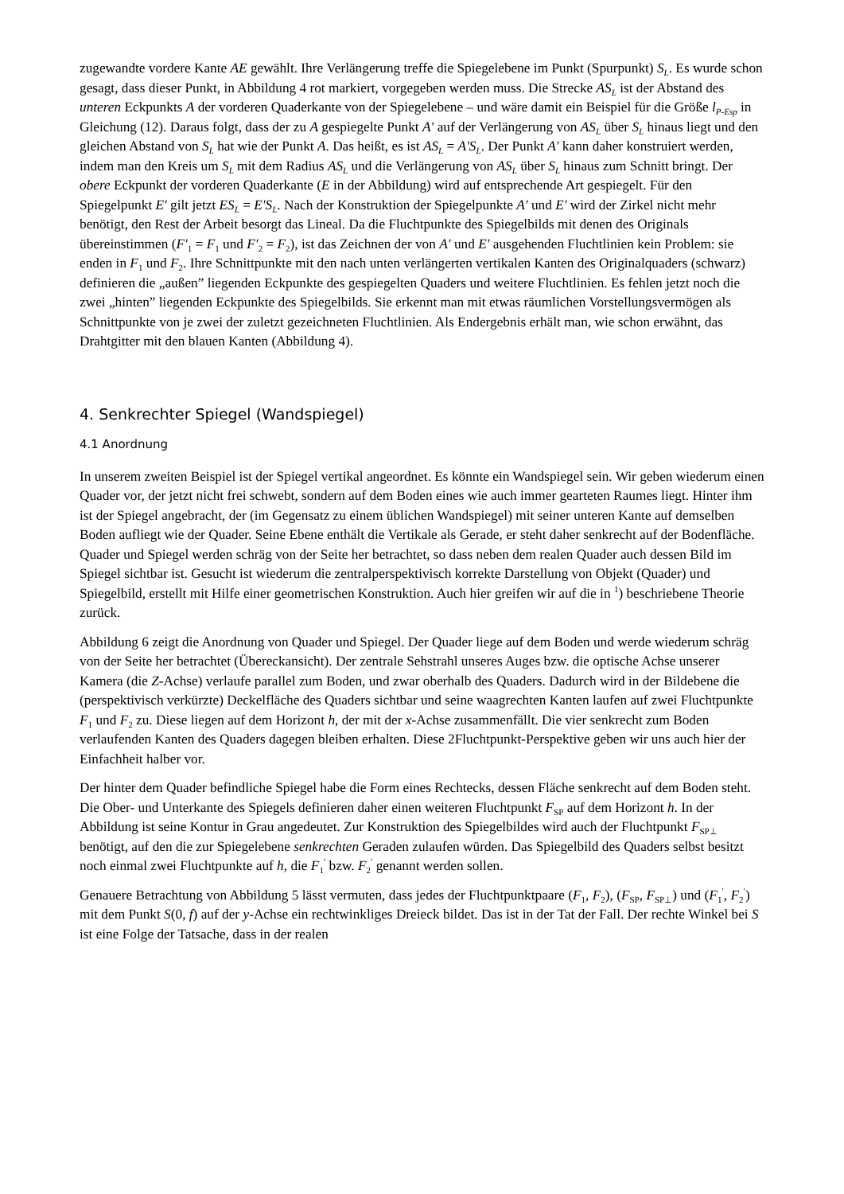zugewandte vordere Kante AE gewählt. Ihre Verlängerung treffe die Spiegelebene im Punkt (Spurpunkt) S<sub>L</sub>. Es wurde schon gesagt, dass dieser Punkt, in Abbildung 4 rot markiert, vorgegeben werden muss. Die Strecke AS<sub>L</sub> ist der Abstand des unteren Eckpunkts A der vorderen Quaderkante von der Spiegelebene – und wäre damit ein Beispiel für die Größe l<sub>P-Esp</sub> in Gleichung (12). Daraus folgt, dass der zu A gespiegelte Punkt A′ auf der Verlängerung von AS<sub>L</sub> über S<sub>L</sub> hinaus liegt und den gleichen Abstand von S<sub>L</sub> hat wie der Punkt A. Das heißt, es ist AS<sub>L</sub> = A'S<sub>L</sub>. Der Punkt A′ kann daher konstruiert werden, indem man den Kreis um S<sub>L</sub> mit dem Radius AS<sub>L</sub> und die Verlängerung von AS<sub>L</sub> über S<sub>L</sub> hinaus zum Schnitt bringt. Der obere Eckpunkt der vorderen Quaderkante (E in der Abbildung) wird auf entsprechende Art gespiegelt. Für den Spiegelpunkt E' gilt jetzt ES<sub>L</sub> = E'S<sub>L</sub>. Nach der Konstruktion der Spiegelpunkte A′ und E′ wird der Zirkel nicht mehr benötigt, den Rest der Arbeit besorgt das Lineal. Da die Fluchtpunkte des Spiegelbilds mit denen des Originals übereinstimmen (F′<sub>1</sub> = F<sub>1</sub> und F′<sub>2</sub> = F<sub>2</sub>), ist das Zeichnen der von A′ und E′ ausgehenden Fluchtlinien kein Problem: sie enden in F<sub>1</sub> und F<sub>2</sub>. Ihre Schnittpunkte mit den nach unten verlängerten vertikalen Kanten des Originalquaders (schwarz) definieren die „außen” liegenden Eckpunkte des gespiegelten Quaders und weitere Fluchtlinien. Es fehlen jetzt noch die zwei „hinten” liegenden Eckpunkte des Spiegelbilds. Sie erkennt man mit etwas räumlichen Vorstellungsvermögen als Schnittpunkte von je zwei der zuletzt gezeichneten Fluchtlinien. Als Endergebnis erhält man, wie schon erwähnt, das Drahtgitter mit den blauen Kanten (Abbildung 4).
4. Senkrechter Spiegel (Wandspiegel)
4.1 Anordnung
In unserem zweiten Beispiel ist der Spiegel vertikal angeordnet. Es könnte ein Wandspiegel sein. Wir geben wiederum einen Quader vor, der jetzt nicht frei schwebt, sondern auf dem Boden eines wie auch immer gearteten Raumes liegt. Hinter ihm ist der Spiegel angebracht, der (im Gegensatz zu einem üblichen Wandspiegel) mit seiner unteren Kante auf demselben Boden aufliegt wie der Quader. Seine Ebene enthält die Vertikale als Gerade, er steht daher senkrecht auf der Bodenfläche. Quader und Spiegel werden schräg von der Seite her betrachtet, so dass neben dem realen Quader auch dessen Bild im Spiegel sichtbar ist. Gesucht ist wiederum die zentralperspektivisch korrekte Darstellung von Objekt (Quader) und Spiegelbild, erstellt mit Hilfe einer geometrischen Konstruktion. Auch hier greifen wir auf die in <sup>1</sup>) beschriebene Theorie zurück.
Abbildung 6 zeigt die Anordnung von Quader und Spiegel. Der Quader liege auf dem Boden und werde wiederum schräg von der Seite her betrachtet (Übereckansicht). Der zentrale Sehstrahl unseres Auges bzw. die optische Achse unserer Kamera (die Z-Achse) verlaufe parallel zum Boden, und zwar oberhalb des Quaders. Dadurch wird in der Bildebene die (perspektivisch verkürzte) Deckelfläche des Quaders sichtbar und seine waagrechten Kanten laufen auf zwei Fluchtpunkte F<sub>1</sub> und F<sub>2</sub> zu. Diese liegen auf dem Horizont h, der mit der x-Achse zusammenfällt. Die vier senkrecht zum Boden verlaufenden Kanten des Quaders dagegen bleiben erhalten. Diese 2Fluchtpunkt-Perspektive geben wir uns auch hier der Einfachheit halber vor.
Der hinter dem Quader befindliche Spiegel habe die Form eines Rechtecks, dessen Fläche senkrecht auf dem Boden steht. Die Ober- und Unterkante des Spiegels definieren daher einen weiteren Fluchtpunkt F<sub>SP</sub> auf dem Horizont h. In der Abbildung ist seine Kontur in Grau angedeutet. Zur Konstruktion des Spiegelbildes wird auch der Fluchtpunkt F<sub>SP⊥</sub> benötigt, auf den die zur Spiegelebene senkrechten Geraden zulaufen würden. Das Spiegelbild des Quaders selbst besitzt noch einmal zwei Fluchtpunkte auf h, die F<sub>1</sub><sup>′</sup> bzw. F<sub>2</sub><sup>′</sup> genannt werden sollen.
Genauere Betrachtung von Abbildung 5 lässt vermuten, dass jedes der Fluchtpunktpaare (F<sub>1</sub>, F<sub>2</sub>), (F<sub>SP</sub>, F<sub>SP⊥</sub>) und (F<sub>1</sub><sup>′</sup>, F<sub>2</sub><sup>′</sup>) mit dem Punkt S(0, f) auf der y-Achse ein rechtwinkliges Dreieck bildet. Das ist in der Tat der Fall. Der rechte Winkel bei S ist eine Folge der Tatsache, dass in der realen